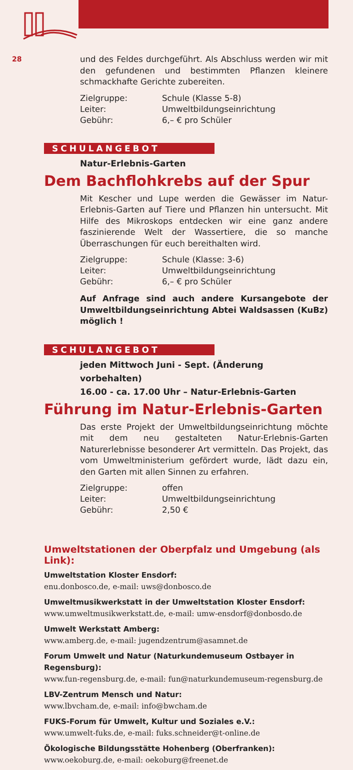28
und des Feldes durchgeführt. Als Abschluss werden wir mit den gefundenen und bestimmten Pflanzen kleinere schmackhafte Gerichte zubereiten.
Zielgruppe: Schule (Klasse 5-8)
Leiter: Umweltbildungseinrichtung
Gebühr: 6,– € pro Schüler
SCHULANGEBOT
Natur-Erlebnis-Garten
Dem Bachflohkrebs auf der Spur
Mit Kescher und Lupe werden die Gewässer im Natur-Erlebnis-Garten auf Tiere und Pflanzen hin untersucht. Mit Hilfe des Mikroskops entdecken wir eine ganz andere faszinierende Welt der Wassertiere, die so manche Überraschungen für euch bereithalten wird.
Zielgruppe: Schule (Klasse: 3-6)
Leiter: Umweltbildungseinrichtung
Gebühr: 6,– € pro Schüler
Auf Anfrage sind auch andere Kursangebote der Umweltbildungseinrichtung Abtei Waldsassen (KuBz) möglich !
SCHULANGEBOT
jeden Mittwoch Juni - Sept. (Änderung vorbehalten)
16.00 - ca. 17.00 Uhr – Natur-Erlebnis-Garten
Führung im Natur-Erlebnis-Garten
Das erste Projekt der Umweltbildungseinrichtung möchte mit dem neu gestalteten Natur-Erlebnis-Garten Naturerlebnisse besonderer Art vermitteln. Das Projekt, das vom Umweltministerium gefördert wurde, lädt dazu ein, den Garten mit allen Sinnen zu erfahren.
Zielgruppe: offen
Leiter: Umweltbildungseinrichtung
Gebühr: 2,50 €
Umweltstationen der Oberpfalz und Umgebung (als Link):
Umweltstation Kloster Ensdorf:
enu.donbosco.de, e-mail: uws@donbosco.de
Umweltmusikwerkstatt in der Umweltstation Kloster Ensdorf:
www.umweltmusikwerkstatt.de, e-mail: umw-ensdorf@donbosdo.de
Umwelt Werkstatt Amberg:
www.amberg.de, e-mail: jugendzentrum@asamnet.de
Forum Umwelt und Natur (Naturkundemuseum Ostbayer in Regensburg):
www.fun-regensburg.de, e-mail: fun@naturkundemuseum-regensburg.de
LBV-Zentrum Mensch und Natur:
www.lbvcham.de, e-mail: info@bwcham.de
FUKS-Forum für Umwelt, Kultur und Soziales e.V.:
www.umwelt-fuks.de, e-mail: fuks.schneider@t-online.de
Ökologische Bildungsstätte Hohenberg (Oberfranken):
www.oekoburg.de, e-mail: oekoburg@freenet.de